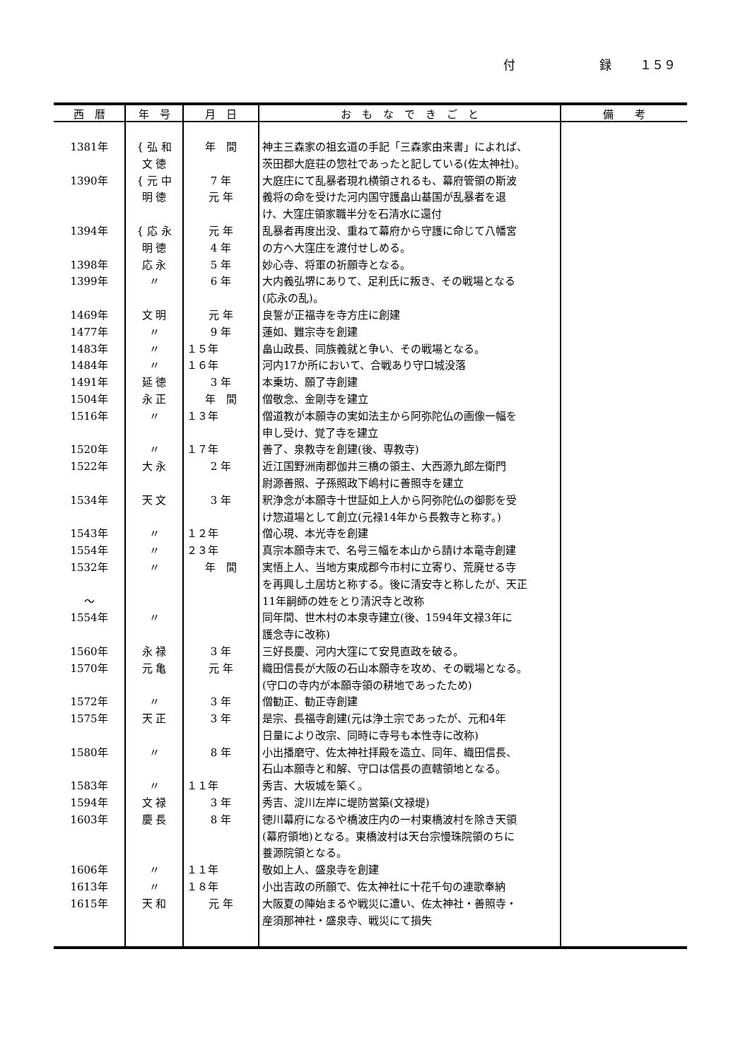付 録 １５９
| 西 暦 | 年 号 | 月 日 | お も な で き ご と | 備 考 |
| --- | --- | --- | --- | --- |
| 1381年 | { 弘 和 文 徳 | 年 間 | 神主三森家の祖玄道の手記「三森家由来書」によれば、 茨田郡大庭荘の惣社であったと記している(佐太神社)。 | |
| 1390年 | { 元 中 明 徳 | 7 年 元 年 | 大庭庄にて乱暴者現れ横領されるも、幕府管領の斯波 義将の命を受けた河内国守護畠山基国が乱暴者を退 け、大窪庄領家職半分を石清水に還付 | |
| 1394年 | { 応 永 明 徳 | 元 年 4 年 | 乱暴者再度出没、重ねて幕府から守護に命じて八幡宮 の方へ大窪庄を渡付せしめる。 | |
| 1398年 | 応 永 | 5 年 | 妙心寺、将軍の祈願寺となる。 | |
| 1399年 | 〃 | 6 年 | 大内義弘堺にありて、足利氏に叛き、その戦場となる (応永の乱)。 | |
| 1469年 | 文 明 | 元 年 | 良誓が正福寺を寺方庄に創建 | |
| 1477年 | 〃 | 9 年 | 蓮如、難宗寺を創建 | |
| 1483年 | 〃 | １５年 | 畠山政長、同族義就と争い、その戦場となる。 | |
| 1484年 | 〃 | １６年 | 河内17か所において、合戦あり守口城没落 | |
| 1491年 | 延 徳 | 3 年 | 本乗坊、願了寺創建 | |
| 1504年 | 永 正 | 年 間 | 僧敬念、金剛寺を建立 | |
| 1516年 | 〃 | １３年 | 僧道教が本願寺の実如法主から阿弥陀仏の画像一幅を 申し受け、覚了寺を建立 | |
| 1520年 | 〃 | １７年 | 善了、泉教寺を創建(後、専教寺) | |
| 1522年 | 大 永 | 2 年 | 近江国野洲南郡伽井三橋の領主、大西源九郎左衛門 尉源善照、子孫照政下嶋村に善照寺を建立 | |
| 1534年 | 天 文 | 3 年 | 釈浄念が本願寺十世証如上人から阿弥陀仏の御影を受 け惣道場として創立(元禄14年から長教寺と称す。) | |
| 1543年 | 〃 | １２年 | 僧心現、本光寺を創建 | |
| 1554年 | 〃 | ２３年 | 真宗本願寺末で、名号三幅を本山から請け本竜寺創建 | |
| 1532年 〜 | 〃 | 年 間 | 実悟上人、当地方東成郡今市村に立寄り、荒廃せる寺 を再興し土居坊と称する。後に清安寺と称したが、天正 11年嗣師の姓をとり清沢寺と改称 | |
| 1554年 | 〃 | | 同年間、世木村の本泉寺建立(後、1594年文禄3年に 護念寺に改称) | |
| 1560年 | 永 禄 | 3 年 | 三好長慶、河内大窪にて安見直政を破る。 | |
| 1570年 | 元 亀 | 元 年 | 織田信長が大阪の石山本願寺を攻め、その戦場となる。 (守口の寺内が本願寺領の耕地であったため) | |
| 1572年 | 〃 | 3 年 | 僧勧正、勧正寺創建 | |
| 1575年 | 天 正 | 3 年 | 是宗、長福寺創建(元は浄土宗であったが、元和4年 日量により改宗、同時に寺号も本性寺に改称) | |
| 1580年 | 〃 | 8 年 | 小出播磨守、佐太神社拝殿を造立、同年、織田信長、 石山本願寺と和解、守口は信長の直轄領地となる。 | |
| 1583年 | 〃 | １１年 | 秀吉、大坂城を築く。 | |
| 1594年 | 文 禄 | 3 年 | 秀吉、淀川左岸に堤防営築(文禄堤) | |
| 1603年 | 慶 長 | 8 年 | 徳川幕府になるや橋波庄内の一村東橋波村を除き天領 (幕府領地)となる。東橋波村は天台宗慢珠院領のちに 養源院領となる。 | |
| 1606年 | 〃 | １１年 | 敬如上人、盛泉寺を創建 | |
| 1613年 | 〃 | １８年 | 小出吉政の所願で、佐太神社に十花千句の連歌奉納 | |
| 1615年 | 天 和 | 元 年 | 大阪夏の陣始まるや戦災に遭い、佐太神社・善照寺・ 産須那神社・盛泉寺、戦災にて損失 | |